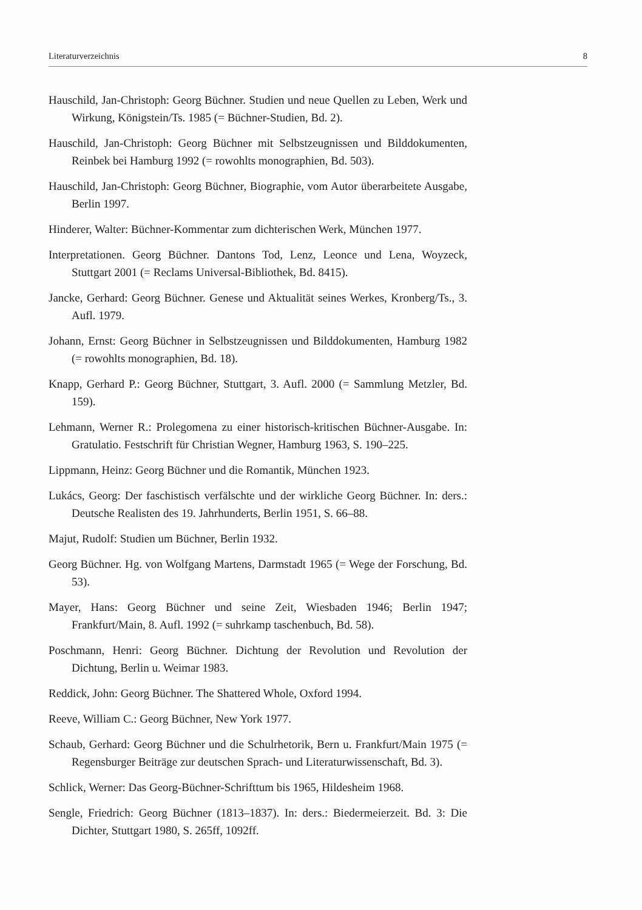Literaturverzeichnis 8
Hauschild, Jan-Christoph: Georg Büchner. Studien und neue Quellen zu Leben, Werk und Wirkung, Königstein/Ts. 1985 (= Büchner-Studien, Bd. 2).
Hauschild, Jan-Christoph: Georg Büchner mit Selbstzeugnissen und Bilddokumenten, Reinbek bei Hamburg 1992 (= rowohlts monographien, Bd. 503).
Hauschild, Jan-Christoph: Georg Büchner, Biographie, vom Autor überarbeitete Ausgabe, Berlin 1997.
Hinderer, Walter: Büchner-Kommentar zum dichterischen Werk, München 1977.
Interpretationen. Georg Büchner. Dantons Tod, Lenz, Leonce und Lena, Woyzeck, Stuttgart 2001 (= Reclams Universal-Bibliothek, Bd. 8415).
Jancke, Gerhard: Georg Büchner. Genese und Aktualität seines Werkes, Kronberg/Ts., 3. Aufl. 1979.
Johann, Ernst: Georg Büchner in Selbstzeugnissen und Bilddokumenten, Hamburg 1982 (= rowohlts monographien, Bd. 18).
Knapp, Gerhard P.: Georg Büchner, Stuttgart, 3. Aufl. 2000 (= Sammlung Metzler, Bd. 159).
Lehmann, Werner R.: Prolegomena zu einer historisch-kritischen Büchner-Ausgabe. In: Gratulatio. Festschrift für Christian Wegner, Hamburg 1963, S. 190–225.
Lippmann, Heinz: Georg Büchner und die Romantik, München 1923.
Lukács, Georg: Der faschistisch verfälschte und der wirkliche Georg Büchner. In: ders.: Deutsche Realisten des 19. Jahrhunderts, Berlin 1951, S. 66–88.
Majut, Rudolf: Studien um Büchner, Berlin 1932.
Georg Büchner. Hg. von Wolfgang Martens, Darmstadt 1965 (= Wege der Forschung, Bd. 53).
Mayer, Hans: Georg Büchner und seine Zeit, Wiesbaden 1946; Berlin 1947; Frankfurt/Main, 8. Aufl. 1992 (= suhrkamp taschenbuch, Bd. 58).
Poschmann, Henri: Georg Büchner. Dichtung der Revolution und Revolution der Dichtung, Berlin u. Weimar 1983.
Reddick, John: Georg Büchner. The Shattered Whole, Oxford 1994.
Reeve, William C.: Georg Büchner, New York 1977.
Schaub, Gerhard: Georg Büchner und die Schulrhetorik, Bern u. Frankfurt/Main 1975 (= Regensburger Beiträge zur deutschen Sprach- und Literaturwissenschaft, Bd. 3).
Schlick, Werner: Das Georg-Büchner-Schrifttum bis 1965, Hildesheim 1968.
Sengle, Friedrich: Georg Büchner (1813–1837). In: ders.: Biedermeierzeit. Bd. 3: Die Dichter, Stuttgart 1980, S. 265ff, 1092ff.